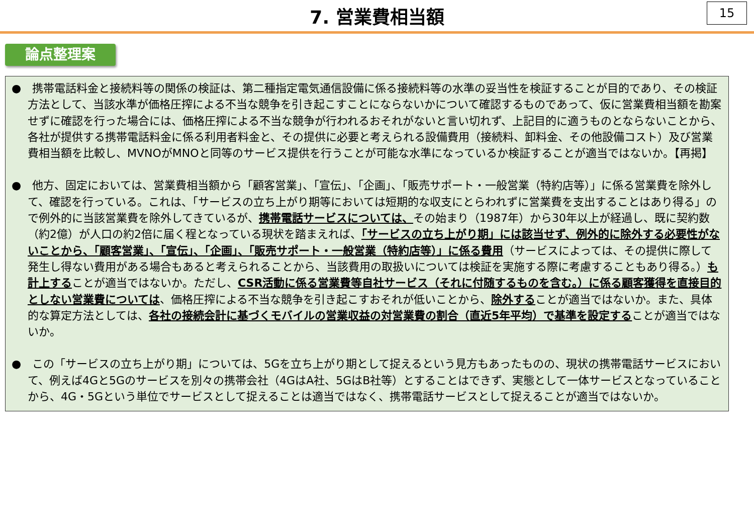7. 営業費相当額
15
論点整理案
●　携帯電話料金と接続料等の関係の検証は、第二種指定電気通信設備に係る接続料等の水準の妥当性を検証することが目的であり、その検証方法として、当該水準が価格圧搾による不当な競争を引き起こすことにならないかについて確認するものであって、仮に営業費相当額を勘案せずに確認を行った場合には、価格圧搾による不当な競争が行われるおそれがないと言い切れず、上記目的に適うものとならないことから、各社が提供する携帯電話料金に係る利用者料金と、その提供に必要と考えられる設備費用（接続料、卸料金、その他設備コスト）及び営業費相当額を比較し、MVNOがMNOと同等のサービス提供を行うことが可能な水準になっているか検証することが適当ではないか。【再掲】
●　他方、固定においては、営業費相当額から「顧客営業」、「宣伝」、「企画」、「販売サポート・一般営業（特約店等）」に係る営業費を除外して、確認を行っている。これは、「サービスの立ち上がり期等においては短期的な収支にとらわれずに営業費を支出することはあり得る」ので例外的に当該営業費を除外してきているが、携帯電話サービスについては、その始まり（1987年）から30年以上が経過し、既に契約数（約2億）が人口の約2倍に届く程となっている現状を踏まえれば、「サービスの立ち上がり期」には該当せず、例外的に除外する必要性がないことから、「顧客営業」、「宣伝」、「企画」、「販売サポート・一般営業（特約店等）」に係る費用（サービスによっては、その提供に際して発生し得ない費用がある場合もあると考えられることから、当該費用の取扱いについては検証を実施する際に考慮することもあり得る。）も計上することが適当ではないか。ただし、CSR活動に係る営業費等自社サービス（それに付随するものを含む。）に係る顧客獲得を直接目的としない営業費については、価格圧搾による不当な競争を引き起こすおそれが低いことから、除外することが適当ではないか。また、具体的な算定方法としては、各社の接続会計に基づくモバイルの営業収益の対営業費の割合（直近5年平均）で基準を設定することが適当ではないか。
●　この「サービスの立ち上がり期」については、5Gを立ち上がり期として捉えるという見方もあったものの、現状の携帯電話サービスにおいて、例えば4Gと5Gのサービスを別々の携帯会社（4GはA社、5GはB社等）とすることはできず、実態として一体サービスとなっていることから、4G・5Gという単位でサービスとして捉えることは適当ではなく、携帯電話サービスとして捉えることが適当ではないか。